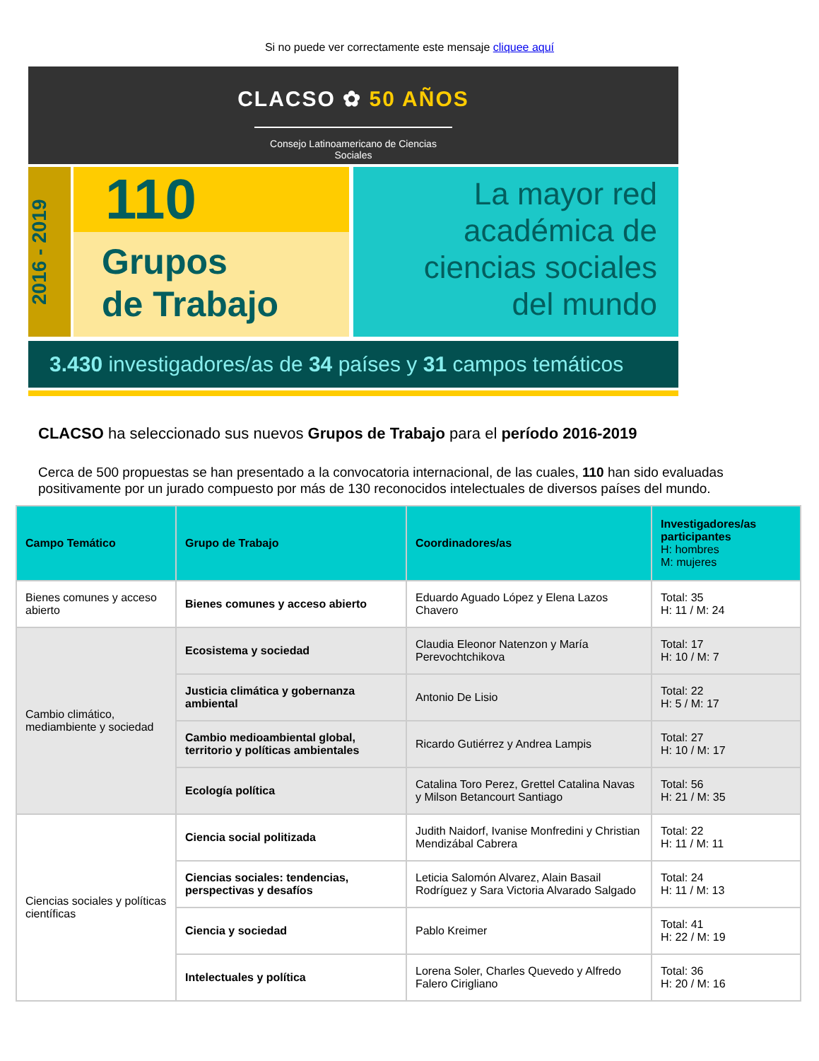Si no puede ver correctamente este mensaje cliquee aquí
CLACSO ✿ 50 AÑOS
Consejo Latinoamericano de Ciencias Sociales
2016 - 2019
110
Grupos
de Trabajo
La mayor red
académica de
ciencias sociales
del mundo
3.430 investigadores/as de 34 países y 31 campos temáticos
CLACSO ha seleccionado sus nuevos Grupos de Trabajo para el período 2016-2019
Cerca de 500 propuestas se han presentado a la convocatoria internacional, de las cuales, 110 han sido evaluadas positivamente por un jurado compuesto por más de 130 reconocidos intelectuales de diversos países del mundo.
| Campo Temático | Grupo de Trabajo | Coordinadores/as | Investigadores/as participantes H: hombres M: mujeres |
| --- | --- | --- | --- |
| Bienes comunes y acceso abierto | Bienes comunes y acceso abierto | Eduardo Aguado López y Elena Lazos Chavero | Total: 35 H: 11 / M: 24 |
| Cambio climático, mediambiente y sociedad | Ecosistema y sociedad | Claudia Eleonor Natenzon y María Perevochtchikova | Total: 17 H: 10 / M: 7 |
| | Justicia climática y gobernanza ambiental | Antonio De Lisio | Total: 22 H: 5 / M: 17 |
| | Cambio medioambiental global, territorio y políticas ambientales | Ricardo Gutiérrez y Andrea Lampis | Total: 27 H: 10 / M: 17 |
| | Ecología política | Catalina Toro Perez, Grettel Catalina Navas y Milson Betancourt Santiago | Total: 56 H: 21 / M: 35 |
| Ciencias sociales y políticas científicas | Ciencia social politizada | Judith Naidorf, Ivanise Monfredini y Christian Mendizábal Cabrera | Total: 22 H: 11 / M: 11 |
| | Ciencias sociales: tendencias, perspectivas y desafíos | Leticia Salomón Alvarez, Alain Basail Rodríguez y Sara Victoria Alvarado Salgado | Total: 24 H: 11 / M: 13 |
| | Ciencia y sociedad | Pablo Kreimer | Total: 41 H: 22 / M: 19 |
| | Intelectuales y política | Lorena Soler, Charles Quevedo y Alfredo Falero Cirigliano | Total: 36 H: 20 / M: 16 |